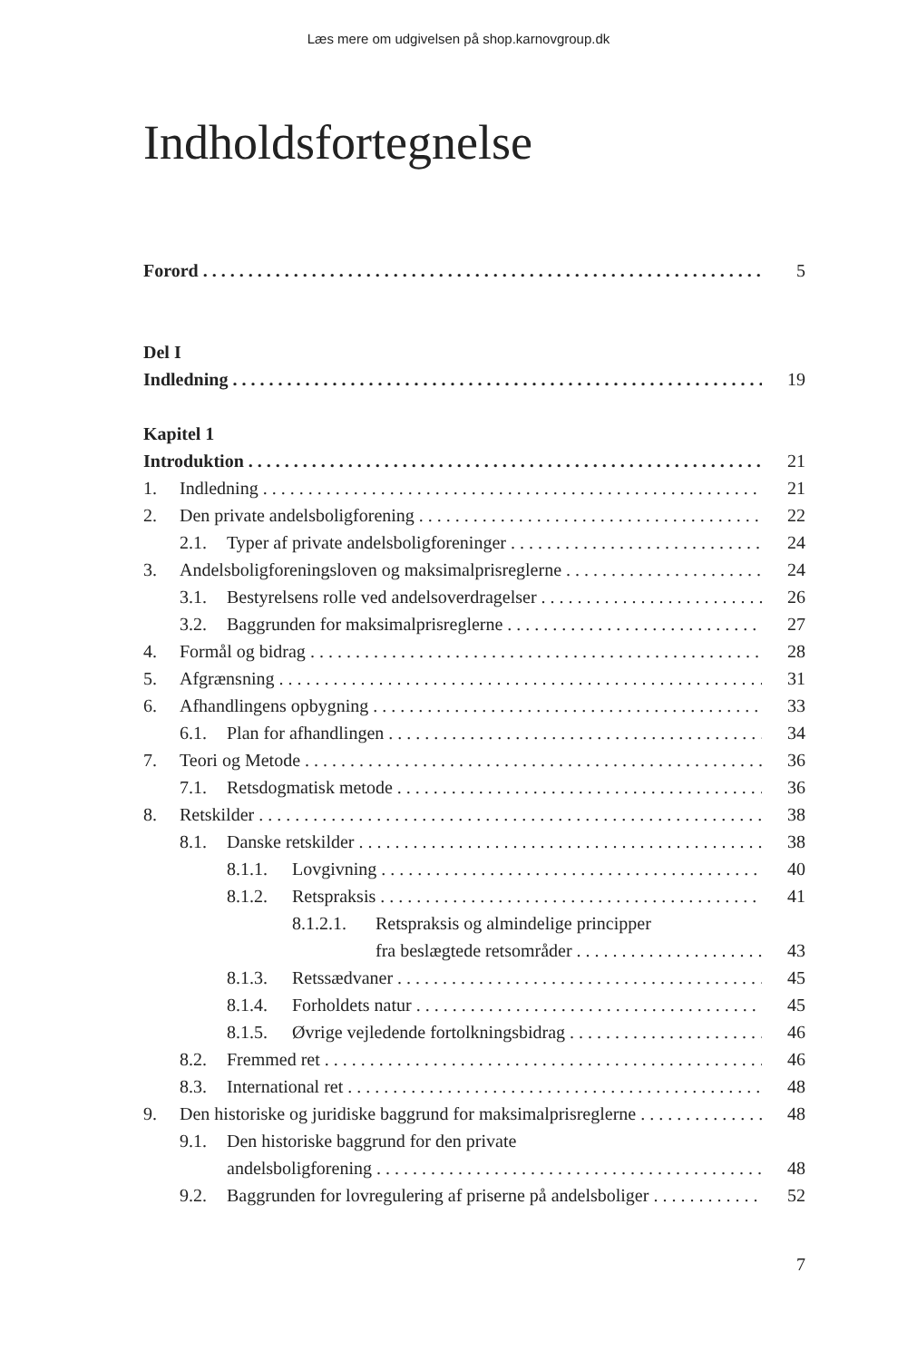Læs mere om udgivelsen på shop.karnovgroup.dk
Indholdsfortegnelse
Forord 5
Del I
Indledning 19
Kapitel 1
Introduktion 21
1. Indledning 21
2. Den private andelsboligforening 22
2.1. Typer af private andelsboligforeninger 24
3. Andelsboligforeningsloven og maksimalprisreglerne 24
3.1. Bestyrelsens rolle ved andelsoverdragelser 26
3.2. Baggrunden for maksimalprisreglerne 27
4. Formål og bidrag 28
5. Afgrænsning 31
6. Afhandlingens opbygning 33
6.1. Plan for afhandlingen 34
7. Teori og Metode 36
7.1. Retsdogmatisk metode 36
8. Retskilder 38
8.1. Danske retskilder 38
8.1.1. Lovgivning 40
8.1.2. Retspraksis 41
8.1.2.1. Retspraksis og almindelige principper
fra beslægtede retsområder 43
8.1.3. Retssædvaner 45
8.1.4. Forholdets natur 45
8.1.5. Øvrige vejledende fortolkningsbidrag 46
8.2. Fremmed ret 46
8.3. International ret 48
9. Den historiske og juridiske baggrund for maksimalprisreglerne 48
9.1. Den historiske baggrund for den private
andelsboligforening 48
9.2. Baggrunden for lovregulering af priserne på andelsboliger 52
7